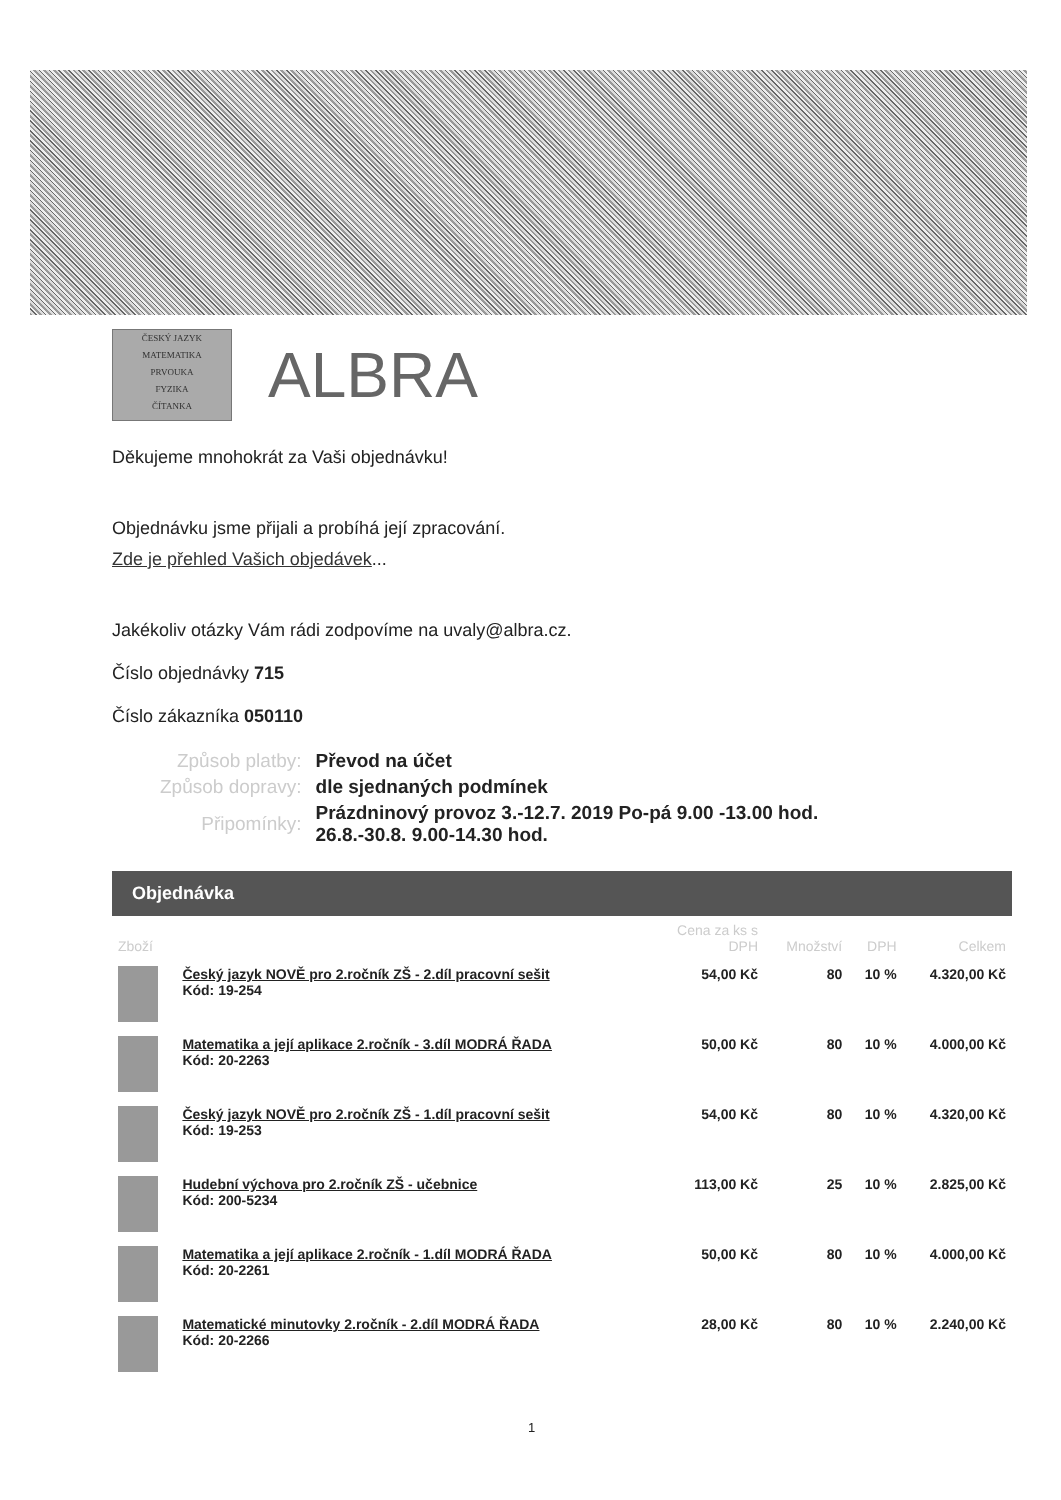ČESKÝ JAZYK
MATEMATIKA
PRVOUKA
FYZIKA
ČÍTANKA
ALBRA
Děkujeme mnohokrát za Vaši objednávku!
Objednávku jsme přijali a probíhá její zpracování.
Zde je přehled Vašich objedávek...
Jakékoliv otázky Vám rádi zodpovíme na uvaly@albra.cz.
Číslo objednávky 715
Číslo zákazníka 050110
| Způsob platby: | Převod na účet |
| Způsob dopravy: | dle sjednaných podmínek |
| Připomínky: | Prázdninový provoz 3.-12.7. 2019 Po-pá 9.00 -13.00 hod. 26.8.-30.8. 9.00-14.30 hod. |
Objednávka
| Zboží | | Cena za ks s DPH | Množství | DPH | Celkem |
| --- | --- | --- | --- | --- | --- |
| | Český jazyk NOVĚ pro 2.ročník ZŠ - 2.díl pracovní sešit Kód: 19-254 | 54,00 Kč | 80 | 10 % | 4.320,00 Kč |
| | Matematika a její aplikace 2.ročník - 3.díl MODRÁ ŘADA Kód: 20-2263 | 50,00 Kč | 80 | 10 % | 4.000,00 Kč |
| | Český jazyk NOVĚ pro 2.ročník ZŠ - 1.díl pracovní sešit Kód: 19-253 | 54,00 Kč | 80 | 10 % | 4.320,00 Kč |
| | Hudební výchova pro 2.ročník ZŠ - učebnice Kód: 200-5234 | 113,00 Kč | 25 | 10 % | 2.825,00 Kč |
| | Matematika a její aplikace 2.ročník - 1.díl MODRÁ ŘADA Kód: 20-2261 | 50,00 Kč | 80 | 10 % | 4.000,00 Kč |
| | Matematické minutovky 2.ročník - 2.díl MODRÁ ŘADA Kód: 20-2266 | 28,00 Kč | 80 | 10 % | 2.240,00 Kč |
1